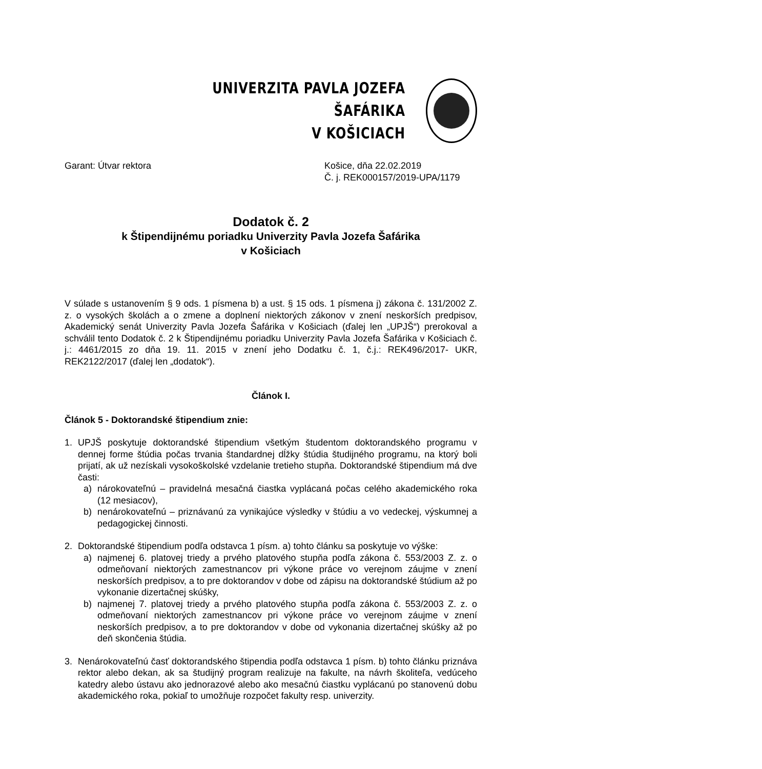UNIVERZITA PAVLA JOZEFA ŠAFÁRIKA
V KOŠICIACH
Garant: Útvar rektora Košice, dňa 22.02.2019
Č. j. REK000157/2019-UPA/1179
Dodatok č. 2
k Štipendijnému poriadku Univerzity Pavla Jozefa Šafárika
v Košiciach
V súlade s ustanovením § 9 ods. 1 písmena b) a ust. § 15 ods. 1 písmena j) zákona č. 131/2002 Z. z. o vysokých školách a o zmene a doplnení niektorých zákonov v znení neskorších predpisov, Akademický senát Univerzity Pavla Jozefa Šafárika v Košiciach (ďalej len „UPJŠ“) prerokoval a schválil tento Dodatok č. 2 k Štipendijnému poriadku Univerzity Pavla Jozefa Šafárika v Košiciach č. j.: 4461/2015 zo dňa 19. 11. 2015 v znení jeho Dodatku č. 1, č.j.: REK496/2017- UKR, REK2122/2017 (ďalej len „dodatok“).
Článok I.
Článok 5 - Doktorandské štipendium znie:
1. UPJŠ poskytuje doktorandské štipendium všetkým študentom doktorandského programu v dennej forme štúdia počas trvania štandardnej dĺžky štúdia študijného programu, na ktorý boli prijatí, ak už nezískali vysokoškolské vzdelanie tretieho stupňa. Doktorandské štipendium má dve časti:
a) nárokovateľnú – pravidelná mesačná čiastka vyplácaná počas celého akademického roka (12 mesiacov),
b) nenárokovateľnú – priznávanú za vynikajúce výsledky v štúdiu a vo vedeckej, výskumnej a pedagogickej činnosti.
2. Doktorandské štipendium podľa odstavca 1 písm. a) tohto článku sa poskytuje vo výške:
a) najmenej 6. platovej triedy a prvého platového stupňa podľa zákona č. 553/2003 Z. z. o odmeňovaní niektorých zamestnancov pri výkone práce vo verejnom záujme v znení neskorších predpisov, a to pre doktorandov v dobe od zápisu na doktorandské štúdium až po vykonanie dizertačnej skúšky,
b) najmenej 7. platovej triedy a prvého platového stupňa podľa zákona č. 553/2003 Z. z. o odmeňovaní niektorých zamestnancov pri výkone práce vo verejnom záujme v znení neskorších predpisov, a to pre doktorandov v dobe od vykonania dizertačnej skúšky až po deň skončenia štúdia.
3. Nenárokovateľnú časť doktorandského štipendia podľa odstavca 1 písm. b) tohto článku priznáva rektor alebo dekan, ak sa študijný program realizuje na fakulte, na návrh školiteľa, vedúceho katedry alebo ústavu ako jednorazové alebo ako mesačnú čiastku vyplácanú po stanovenú dobu akademického roka, pokiaľ to umožňuje rozpočet fakulty resp. univerzity.